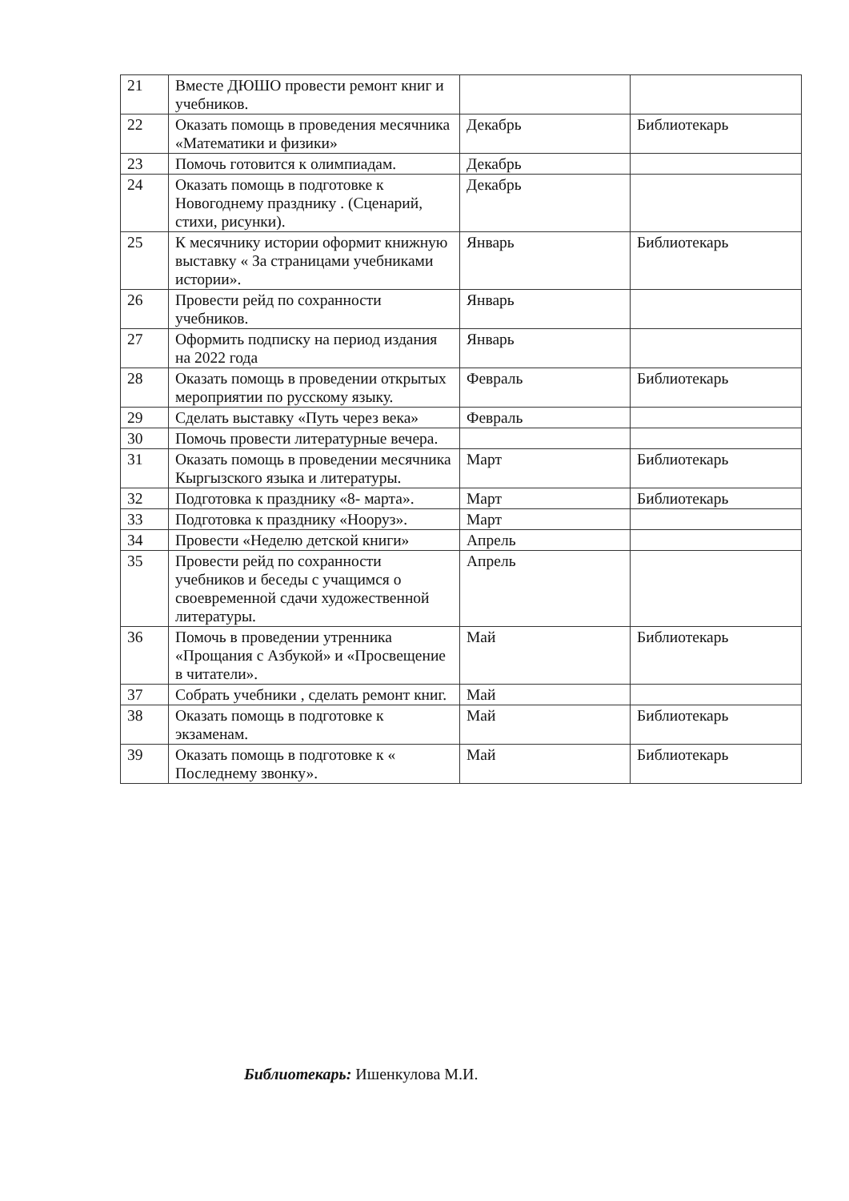| 21 | Вместе ДЮШО провести ремонт книг и учебников. | | |
| 22 | Оказать помощь в проведения месячника «Математики и физики» | Декабрь | Библиотекарь |
| 23 | Помочь готовится к олимпиадам. | Декабрь | |
| 24 | Оказать помощь в подготовке к Новогоднему празднику . (Сценарий, стихи, рисунки). | Декабрь | |
| 25 | К месячнику истории оформит книжную выставку « За страницами учебниками истории». | Январь | Библиотекарь |
| 26 | Провести рейд по сохранности учебников. | Январь | |
| 27 | Оформить подписку на период издания на 2022 года | Январь | |
| 28 | Оказать помощь в проведении открытых мероприятии по русскому языку. | Февраль | Библиотекарь |
| 29 | Сделать выставку «Путь через века» | Февраль | |
| 30 | Помочь провести литературные вечера. | | |
| 31 | Оказать помощь в проведении месячника Кыргызского языка и литературы. | Март | Библиотекарь |
| 32 | Подготовка к празднику «8- марта». | Март | Библиотекарь |
| 33 | Подготовка к празднику «Нооруз». | Март | |
| 34 | Провести «Неделю детской книги» | Апрель | |
| 35 | Провести рейд по сохранности учебников и беседы с учащимся о своевременной сдачи художественной литературы. | Апрель | |
| 36 | Помочь в проведении утренника «Прощания с Азбукой» и «Просвещение в читатели». | Май | Библиотекарь |
| 37 | Собрать учебники , сделать ремонт книг. | Май | |
| 38 | Оказать помощь в подготовке к экзаменам. | Май | Библиотекарь |
| 39 | Оказать помощь в подготовке к « Последнему звонку». | Май | Библиотекарь |
Библиотекарь: Ишенкулова М.И.